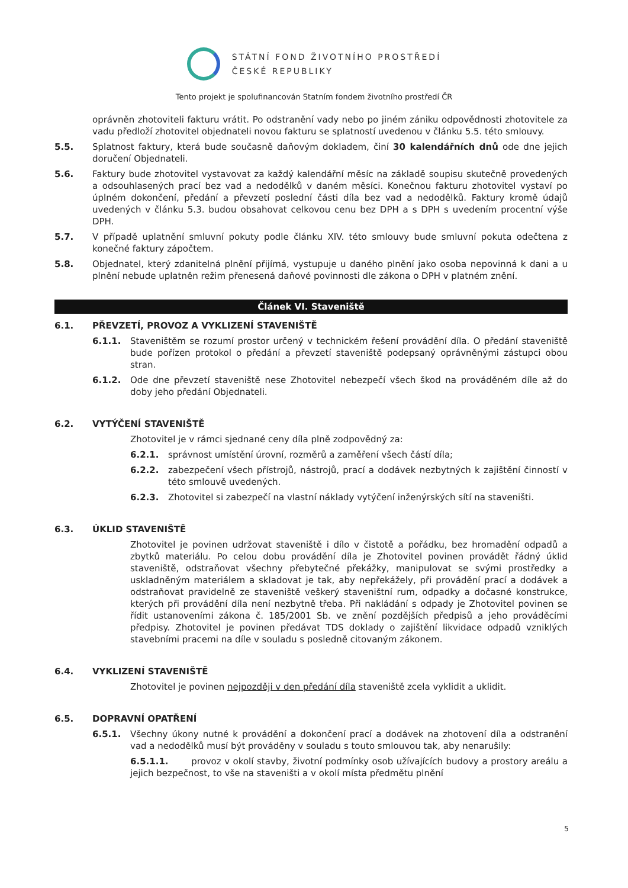STÁTNÍ FOND ŽIVOTNÍHO PROSTŘEDÍ
ČESKÉ REPUBLIKY
Tento projekt je spolufinancován Statním fondem životního prostředí ČR
oprávněn zhotoviteli fakturu vrátit. Po odstranění vady nebo po jiném zániku odpovědnosti zhotovitele za vadu předloží zhotovitel objednateli novou fakturu se splatností uvedenou v článku 5.5. této smlouvy.
5.5. Splatnost faktury, která bude současně daňovým dokladem, činí 30 kalendářních dnů ode dne jejich doručení Objednateli.
5.6. Faktury bude zhotovitel vystavovat za každý kalendářní měsíc na základě soupisu skutečně provedených a odsouhlasených prací bez vad a nedodělků v daném měsíci. Konečnou fakturu zhotovitel vystaví po úplném dokončení, předání a převzetí poslední části díla bez vad a nedodělků. Faktury kromě údajů uvedených v článku 5.3. budou obsahovat celkovou cenu bez DPH a s DPH s uvedením procentní výše DPH.
5.7. V případě uplatnění smluvní pokuty podle článku XIV. této smlouvy bude smluvní pokuta odečtena z konečné faktury zápočtem.
5.8. Objednatel, který zdanitelná plnění přijímá, vystupuje u daného plnění jako osoba nepovinná k dani a u plnění nebude uplatněn režim přenesená daňové povinnosti dle zákona o DPH v platném znění.
Článek VI. Staveniště
6.1. PŘEVZETÍ, PROVOZ A VYKLIZENÍ STAVENIŠTĚ
6.1.1. Staveništěm se rozumí prostor určený v technickém řešení provádění díla. O předání staveniště bude pořízen protokol o předání a převzetí staveniště podepsaný oprávněnými zástupci obou stran.
6.1.2. Ode dne převzetí staveniště nese Zhotovitel nebezpečí všech škod na prováděném díle až do doby jeho předání Objednateli.
6.2. VYTÝČENÍ STAVENIŠTĚ
Zhotovitel je v rámci sjednané ceny díla plně zodpovědný za:
6.2.1. správnost umístění úrovní, rozměrů a zaměření všech částí díla;
6.2.2. zabezpečení všech přístrojů, nástrojů, prací a dodávek nezbytných k zajištění činností v této smlouvě uvedených.
6.2.3. Zhotovitel si zabezpečí na vlastní náklady vytýčení inženýrských sítí na staveništi.
6.3. ÚKLID STAVENIŠTĚ
Zhotovitel je povinen udržovat staveniště i dílo v čistotě a pořádku, bez hromadění odpadů a zbytků materiálu. Po celou dobu provádění díla je Zhotovitel povinen provádět řádný úklid staveniště, odstraňovat všechny přebytečné překážky, manipulovat se svými prostředky a uskladněným materiálem a skladovat je tak, aby nepřekážely, při provádění prací a dodávek a odstraňovat pravidelně ze staveniště veškerý staveništní rum, odpadky a dočasné konstrukce, kterých při provádění díla není nezbytně třeba. Při nakládání s odpady je Zhotovitel povinen se řídit ustanoveními zákona č. 185/2001 Sb. ve znění pozdějších předpisů a jeho prováděcími předpisy. Zhotovitel je povinen předávat TDS doklady o zajištění likvidace odpadů vzniklých stavebními pracemi na díle v souladu s posledně citovaným zákonem.
6.4. VYKLIZENÍ STAVENIŠTĚ
Zhotovitel je povinen nejpozději v den předání díla staveniště zcela vyklidit a uklidit.
6.5. DOPRAVNÍ OPATŘENÍ
6.5.1. Všechny úkony nutné k provádění a dokončení prací a dodávek na zhotovení díla a odstranění vad a nedodělků musí být prováděny v souladu s touto smlouvou tak, aby nenarušily:
6.5.1.1. provoz v okolí stavby, životní podmínky osob užívajících budovy a prostory areálu a jejich bezpečnost, to vše na staveništi a v okolí místa předmětu plnění
5